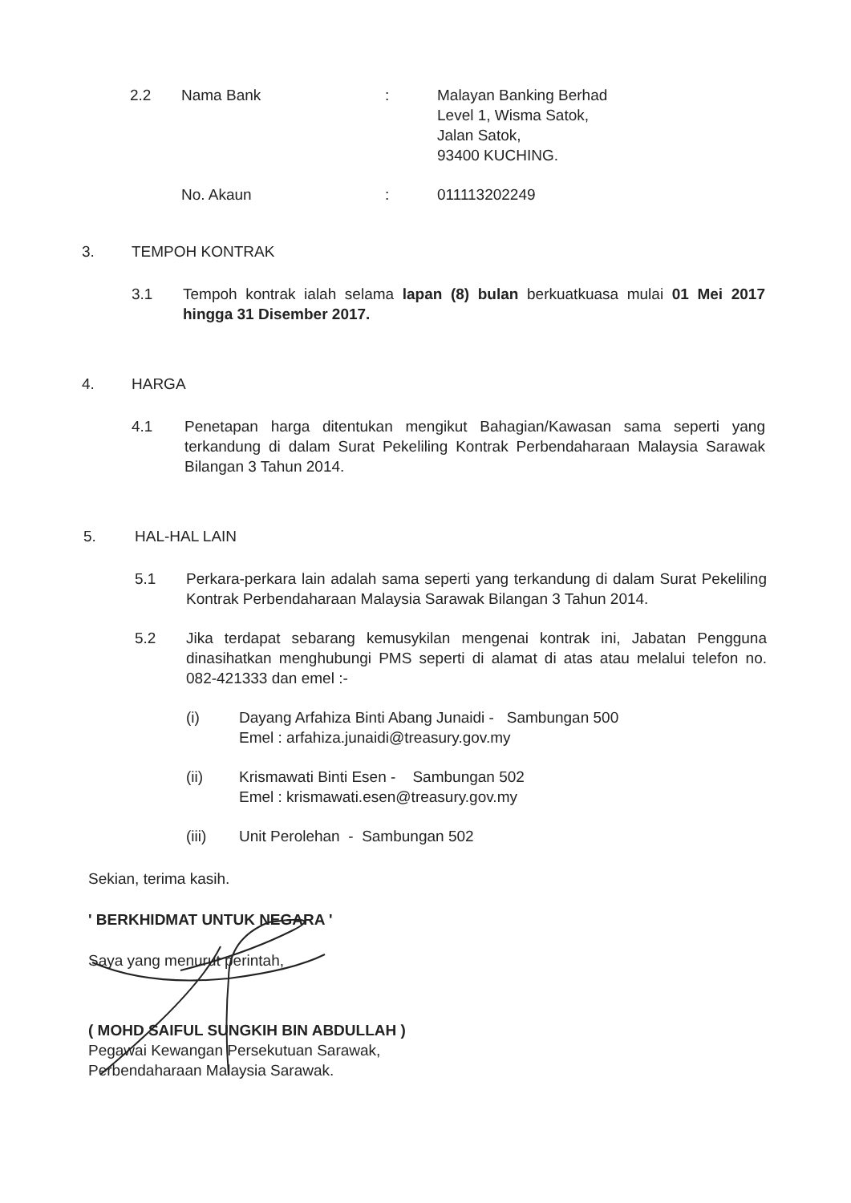2.2 Nama Bank : Malayan Banking Berhad
Level 1, Wisma Satok,
Jalan Satok,
93400 KUCHING.
No. Akaun : 011113202249
3. TEMPOH KONTRAK
3.1 Tempoh kontrak ialah selama lapan (8) bulan berkuatkuasa mulai 01 Mei 2017 hingga 31 Disember 2017.
4. HARGA
4.1 Penetapan harga ditentukan mengikut Bahagian/Kawasan sama seperti yang terkandung di dalam Surat Pekeliling Kontrak Perbendaharaan Malaysia Sarawak Bilangan 3 Tahun 2014.
5. HAL-HAL LAIN
5.1 Perkara-perkara lain adalah sama seperti yang terkandung di dalam Surat Pekeliling Kontrak Perbendaharaan Malaysia Sarawak Bilangan 3 Tahun 2014.
5.2 Jika terdapat sebarang kemusykilan mengenai kontrak ini, Jabatan Pengguna dinasihatkan menghubungi PMS seperti di alamat di atas atau melalui telefon no. 082-421333 dan emel :-
(i) Dayang Arfahiza Binti Abang Junaidi - Sambungan 500
Emel : arfahiza.junaidi@treasury.gov.my
(ii) Krismawati Binti Esen - Sambungan 502
Emel : krismawati.esen@treasury.gov.my
(iii) Unit Perolehan - Sambungan 502
Sekian, terima kasih.
' BERKHIDMAT UNTUK NEGARA '
Saya yang menurut perintah,
( MOHD SAIFUL SUNGKIH BIN ABDULLAH )
Pegawai Kewangan Persekutuan Sarawak,
Perbendaharaan Malaysia Sarawak.